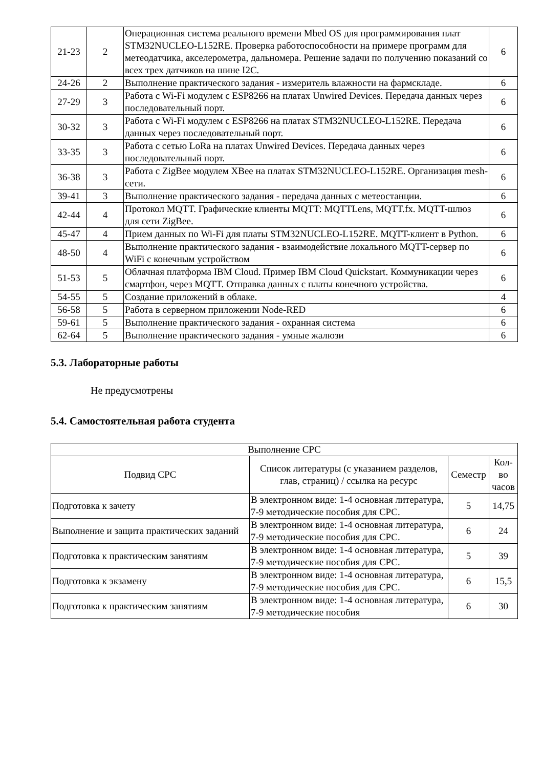| 21-23 | 2 | Операционная система реального времени Mbed OS для программирования плат STM32NUCLEO-L152RE. Проверка работоспособности на примере программ для метеодатчика, акселерометра, дальномера. Решение задачи по получению показаний со всех трех датчиков на шине I2C. | 6 |
| 24-26 | 2 | Выполнение практического задания - измеритель влажности на фармскладе. | 6 |
| 27-29 | 3 | Работа с Wi-Fi модулем с ESP8266 на платах Unwired Devices. Передача данных через последовательный порт. | 6 |
| 30-32 | 3 | Работа с Wi-Fi модулем с ESP8266 на платах STM32NUCLEO-L152RE. Передача данных через последовательный порт. | 6 |
| 33-35 | 3 | Работа с сетью LoRa на платах Unwired Devices. Передача данных через последовательный порт. | 6 |
| 36-38 | 3 | Работа с ZigBee модулем XBee на платах STM32NUCLEO-L152RE. Организация mesh-сети. | 6 |
| 39-41 | 3 | Выполнение практического задания - передача данных с метеостанции. | 6 |
| 42-44 | 4 | Протокол MQTT. Графические клиенты MQTT: MQTTLens, MQTT.fx. MQTT-шлюз для сети ZigBee. | 6 |
| 45-47 | 4 | Прием данных по Wi-Fi для платы STM32NUCLEO-L152RE. MQTT-клиент в Python. | 6 |
| 48-50 | 4 | Выполнение практического задания - взаимодействие локального MQTT-сервер по WiFi с конечным устройством | 6 |
| 51-53 | 5 | Облачная платформа IBM Cloud. Пример IBM Cloud Quickstart. Коммуникации через смартфон, через MQTT. Отправка данных с платы конечного устройства. | 6 |
| 54-55 | 5 | Создание приложений в облаке. | 4 |
| 56-58 | 5 | Работа в серверном приложении Node-RED | 6 |
| 59-61 | 5 | Выполнение практического задания - охранная система | 6 |
| 62-64 | 5 | Выполнение практического задания - умные жалюзи | 6 |
5.3. Лабораторные работы
Не предусмотрены
5.4. Самостоятельная работа студента
| Выполнение СРС | | | |
| --- | --- | --- | --- |
| Подвид СРС | Список литературы (с указанием разделов, глав, страниц) / ссылка на ресурс | Семестр | Кол-во часов |
| Подготовка к зачету | В электронном виде: 1-4 основная литература, 7-9 методические пособия для СРС. | 5 | 14,75 |
| Выполнение и защита практических заданий | В электронном виде: 1-4 основная литература, 7-9 методические пособия для СРС. | 6 | 24 |
| Подготовка к практическим занятиям | В электронном виде: 1-4 основная литература, 7-9 методические пособия для СРС. | 5 | 39 |
| Подготовка к экзамену | В электронном виде: 1-4 основная литература, 7-9 методические пособия для СРС. | 6 | 15,5 |
| Подготовка к практическим занятиям | В электронном виде: 1-4 основная литература, 7-9 методические пособия | 6 | 30 |